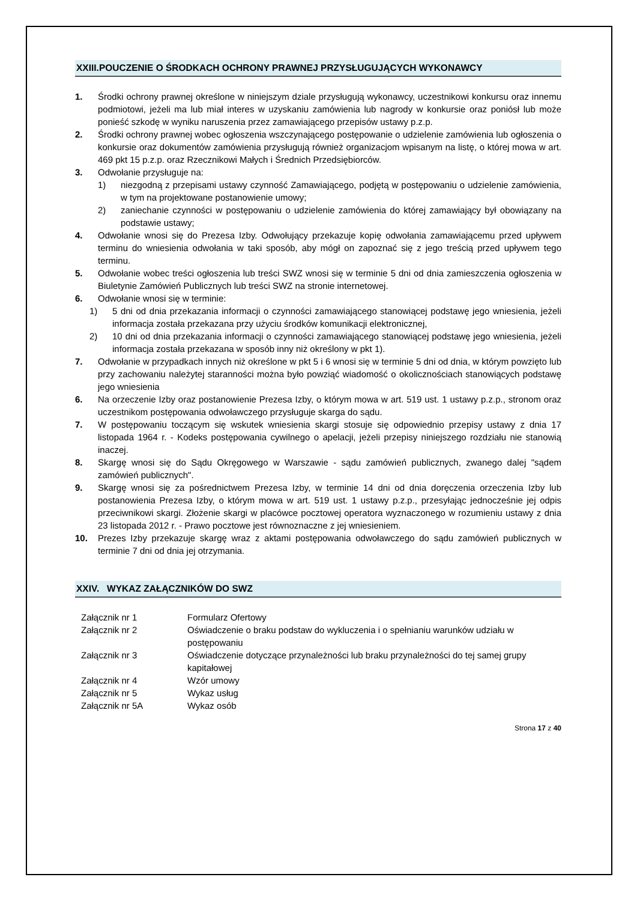XXIII.POUCZENIE O ŚRODKACH OCHRONY PRAWNEJ PRZYSŁUGUJĄCYCH WYKONAWCY
1. Środki ochrony prawnej określone w niniejszym dziale przysługują wykonawcy, uczestnikowi konkursu oraz innemu podmiotowi, jeżeli ma lub miał interes w uzyskaniu zamówienia lub nagrody w konkursie oraz poniósł lub może ponieść szkodę w wyniku naruszenia przez zamawiającego przepisów ustawy p.z.p.
2. Środki ochrony prawnej wobec ogłoszenia wszczynającego postępowanie o udzielenie zamówienia lub ogłoszenia o konkursie oraz dokumentów zamówienia przysługują również organizacjom wpisanym na listę, o której mowa w art. 469 pkt 15 p.z.p. oraz Rzecznikowi Małych i Średnich Przedsiębiorców.
3. Odwołanie przysługuje na:
1) niezgodną z przepisami ustawy czynność Zamawiającego, podjętą w postępowaniu o udzielenie zamówienia, w tym na projektowane postanowienie umowy;
2) zaniechanie czynności w postępowaniu o udzielenie zamówienia do której zamawiający był obowiązany na podstawie ustawy;
4. Odwołanie wnosi się do Prezesa Izby. Odwołujący przekazuje kopię odwołania zamawiającemu przed upływem terminu do wniesienia odwołania w taki sposób, aby mógł on zapoznać się z jego treścią przed upływem tego terminu.
5. Odwołanie wobec treści ogłoszenia lub treści SWZ wnosi się w terminie 5 dni od dnia zamieszczenia ogłoszenia w Biuletynie Zamówień Publicznych lub treści SWZ na stronie internetowej.
6. Odwołanie wnosi się w terminie:
1) 5 dni od dnia przekazania informacji o czynności zamawiającego stanowiącej podstawę jego wniesienia, jeżeli informacja została przekazana przy użyciu środków komunikacji elektronicznej,
2) 10 dni od dnia przekazania informacji o czynności zamawiającego stanowiącej podstawę jego wniesienia, jeżeli informacja została przekazana w sposób inny niż określony w pkt 1).
7. Odwołanie w przypadkach innych niż określone w pkt 5 i 6 wnosi się w terminie 5 dni od dnia, w którym powzięto lub przy zachowaniu należytej staranności można było powziąć wiadomość o okolicznościach stanowiących podstawę jego wniesienia
6. Na orzeczenie Izby oraz postanowienie Prezesa Izby, o którym mowa w art. 519 ust. 1 ustawy p.z.p., stronom oraz uczestnikom postępowania odwoławczego przysługuje skarga do sądu.
7. W postępowaniu toczącym się wskutek wniesienia skargi stosuje się odpowiednio przepisy ustawy z dnia 17 listopada 1964 r. - Kodeks postępowania cywilnego o apelacji, jeżeli przepisy niniejszego rozdziału nie stanowią inaczej.
8. Skargę wnosi się do Sądu Okręgowego w Warszawie - sądu zamówień publicznych, zwanego dalej "sądem zamówień publicznych".
9. Skargę wnosi się za pośrednictwem Prezesa Izby, w terminie 14 dni od dnia doręczenia orzeczenia Izby lub postanowienia Prezesa Izby, o którym mowa w art. 519 ust. 1 ustawy p.z.p., przesyłając jednocześnie jej odpis przeciwnikowi skargi. Złożenie skargi w placówce pocztowej operatora wyznaczonego w rozumieniu ustawy z dnia 23 listopada 2012 r. - Prawo pocztowe jest równoznaczne z jej wniesieniem.
10. Prezes Izby przekazuje skargę wraz z aktami postępowania odwoławczego do sądu zamówień publicznych w terminie 7 dni od dnia jej otrzymania.
XXIV. WYKAZ ZAŁĄCZNIKÓW DO SWZ
| Załącznik nr 1 | Formularz Ofertowy |
| Załącznik nr 2 | Oświadczenie o braku podstaw do wykluczenia i o spełnianiu warunków udziału w postępowaniu |
| Załącznik nr 3 | Oświadczenie dotyczące przynależności lub braku przynależności do tej samej grupy kapitałowej |
| Załącznik nr 4 | Wzór umowy |
| Załącznik nr 5 | Wykaz usług |
| Załącznik nr 5A | Wykaz osób |
Strona 17 z 40